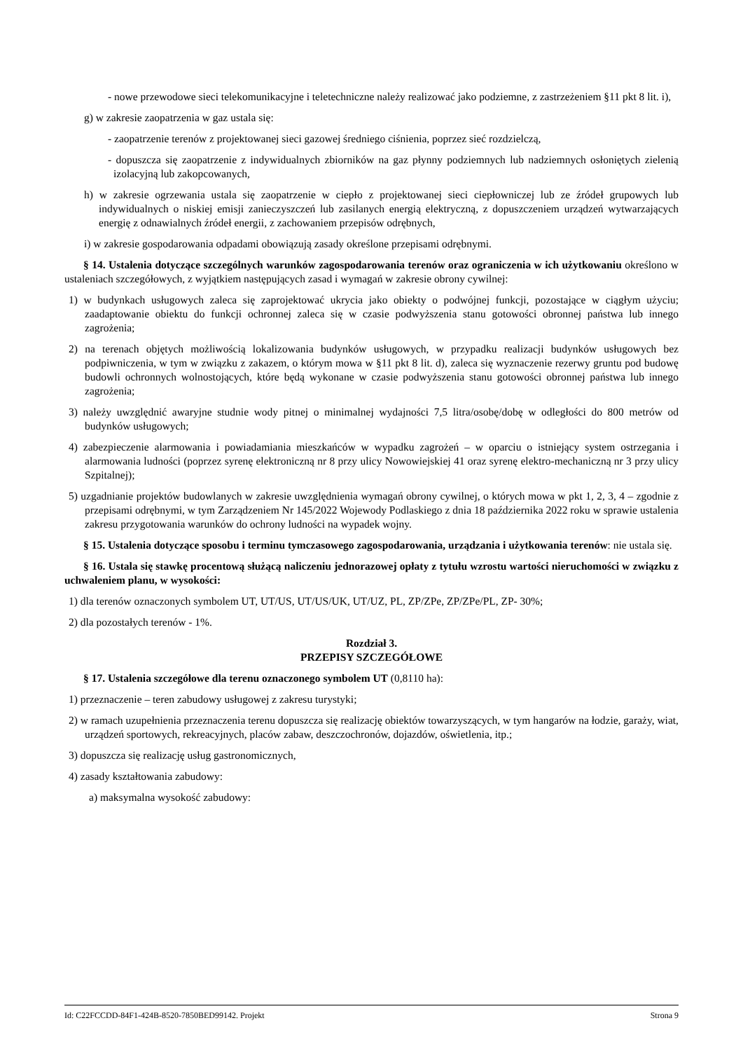- nowe przewodowe sieci telekomunikacyjne i teletechniczne należy realizować jako podziemne, z zastrzeżeniem §11 pkt 8 lit. i),
g) w zakresie zaopatrzenia w gaz ustala się:
- zaopatrzenie terenów z projektowanej sieci gazowej średniego ciśnienia, poprzez sieć rozdzielczą,
- dopuszcza się zaopatrzenie z indywidualnych zbiorników na gaz płynny podziemnych lub nadziemnych osłoniętych zielenią izolacyjną lub zakopcowanych,
h) w zakresie ogrzewania ustala się zaopatrzenie w ciepło z projektowanej sieci ciepłowniczej lub ze źródeł grupowych lub indywidualnych o niskiej emisji zanieczyszczeń lub zasilanych energią elektryczną, z dopuszczeniem urządzeń wytwarzających energię z odnawialnych źródeł energii, z zachowaniem przepisów odrębnych,
i) w zakresie gospodarowania odpadami obowiązują zasady określone przepisami odrębnymi.
§ 14. Ustalenia dotyczące szczególnych warunków zagospodarowania terenów oraz ograniczenia w ich użytkowaniu określono w ustaleniach szczegółowych, z wyjątkiem następujących zasad i wymagań w zakresie obrony cywilnej:
1) w budynkach usługowych zaleca się zaprojektować ukrycia jako obiekty o podwójnej funkcji, pozostające w ciągłym użyciu; zaadaptowanie obiektu do funkcji ochronnej zaleca się w czasie podwyższenia stanu gotowości obronnej państwa lub innego zagrożenia;
2) na terenach objętych możliwością lokalizowania budynków usługowych, w przypadku realizacji budynków usługowych bez podpiwniczenia, w tym w związku z zakazem, o którym mowa w §11 pkt 8 lit. d), zaleca się wyznaczenie rezerwy gruntu pod budowę budowli ochronnych wolnostojących, które będą wykonane w czasie podwyższenia stanu gotowości obronnej państwa lub innego zagrożenia;
3) należy uwzględnić awaryjne studnie wody pitnej o minimalnej wydajności 7,5 litra/osobę/dobę w odległości do 800 metrów od budynków usługowych;
4) zabezpieczenie alarmowania i powiadamiania mieszkańców w wypadku zagrożeń – w oparciu o istniejący system ostrzegania i alarmowania ludności (poprzez syrenę elektroniczną nr 8 przy ulicy Nowowiejskiej 41 oraz syrenę elektro-mechaniczną nr 3 przy ulicy Szpitalnej);
5) uzgadnianie projektów budowlanych w zakresie uwzględnienia wymagań obrony cywilnej, o których mowa w pkt 1, 2, 3, 4 – zgodnie z przepisami odrębnymi, w tym Zarządzeniem Nr 145/2022 Wojewody Podlaskiego z dnia 18 października 2022 roku w sprawie ustalenia zakresu przygotowania warunków do ochrony ludności na wypadek wojny.
§ 15. Ustalenia dotyczące sposobu i terminu tymczasowego zagospodarowania, urządzania i użytkowania terenów: nie ustala się.
§ 16. Ustala się stawkę procentową służącą naliczeniu jednorazowej opłaty z tytułu wzrostu wartości nieruchomości w związku z uchwaleniem planu, w wysokości:
1) dla terenów oznaczonych symbolem UT, UT/US, UT/US/UK, UT/UZ, PL, ZP/ZPe, ZP/ZPe/PL, ZP- 30%;
2) dla pozostałych terenów - 1%.
Rozdział 3.
PRZEPISY SZCZEGÓŁOWE
§ 17. Ustalenia szczegółowe dla terenu oznaczonego symbolem UT (0,8110 ha):
1) przeznaczenie – teren zabudowy usługowej z zakresu turystyki;
2) w ramach uzupełnienia przeznaczenia terenu dopuszcza się realizację obiektów towarzyszących, w tym hangarów na łodzie, garaży, wiat, urządzeń sportowych, rekreacyjnych, placów zabaw, deszczochronów, dojazdów, oświetlenia, itp.;
3) dopuszcza się realizację usług gastronomicznych,
4) zasady kształtowania zabudowy:
a) maksymalna wysokość zabudowy:
Id: C22FCCDD-84F1-424B-8520-7850BED99142. Projekt Strona 9